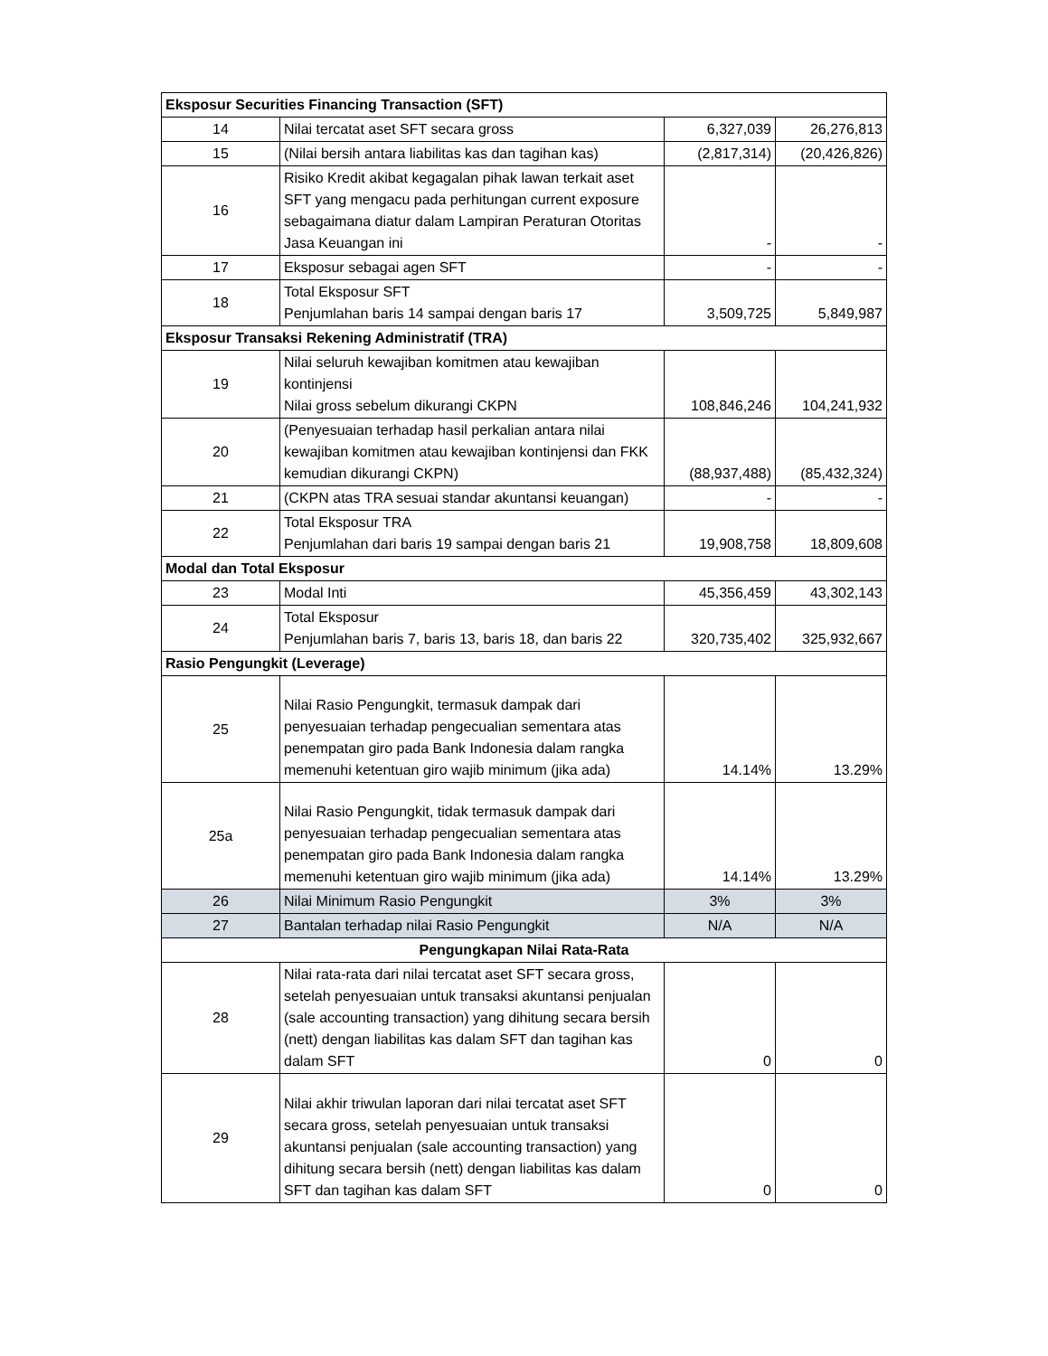| Eksposur Securities Financing Transaction (SFT) | | | |
| 14 | Nilai tercatat aset SFT secara gross | 6,327,039 | 26,276,813 |
| 15 | (Nilai bersih antara liabilitas kas dan tagihan kas) | (2,817,314) | (20,426,826) |
| 16 | Risiko Kredit akibat kegagalan pihak lawan terkait aset SFT yang mengacu pada perhitungan current exposure sebagaimana diatur dalam Lampiran Peraturan Otoritas Jasa Keuangan ini | - | - |
| 17 | Eksposur sebagai agen SFT | - | - |
| 18 | Total Eksposur SFT Penjumlahan baris 14 sampai dengan baris 17 | 3,509,725 | 5,849,987 |
| Eksposur Transaksi Rekening Administratif (TRA) | | | |
| 19 | Nilai seluruh kewajiban komitmen atau kewajiban kontinjensi Nilai gross sebelum dikurangi CKPN | 108,846,246 | 104,241,932 |
| 20 | (Penyesuaian terhadap hasil perkalian antara nilai kewajiban komitmen atau kewajiban kontinjensi dan FKK kemudian dikurangi CKPN) | (88,937,488) | (85,432,324) |
| 21 | (CKPN atas TRA sesuai standar akuntansi keuangan) | - | - |
| 22 | Total Eksposur TRA Penjumlahan dari baris 19 sampai dengan baris 21 | 19,908,758 | 18,809,608 |
| Modal dan Total Eksposur | | | |
| 23 | Modal Inti | 45,356,459 | 43,302,143 |
| 24 | Total Eksposur Penjumlahan baris 7, baris 13, baris 18, dan baris 22 | 320,735,402 | 325,932,667 |
| Rasio Pengungkit (Leverage) | | | |
| 25 | Nilai Rasio Pengungkit, termasuk dampak dari penyesuaian terhadap pengecualian sementara atas penempatan giro pada Bank Indonesia dalam rangka memenuhi ketentuan giro wajib minimum (jika ada) | 14.14% | 13.29% |
| 25a | Nilai Rasio Pengungkit, tidak termasuk dampak dari penyesuaian terhadap pengecualian sementara atas penempatan giro pada Bank Indonesia dalam rangka memenuhi ketentuan giro wajib minimum (jika ada) | 14.14% | 13.29% |
| 26 | Nilai Minimum Rasio Pengungkit | 3% | 3% |
| 27 | Bantalan terhadap nilai Rasio Pengungkit | N/A | N/A |
| Pengungkapan Nilai Rata-Rata | | | |
| 28 | Nilai rata-rata dari nilai tercatat aset SFT secara gross, setelah penyesuaian untuk transaksi akuntansi penjualan (sale accounting transaction) yang dihitung secara bersih (nett) dengan liabilitas kas dalam SFT dan tagihan kas dalam SFT | 0 | 0 |
| 29 | Nilai akhir triwulan laporan dari nilai tercatat aset SFT secara gross, setelah penyesuaian untuk transaksi akuntansi penjualan (sale accounting transaction) yang dihitung secara bersih (nett) dengan liabilitas kas dalam SFT dan tagihan kas dalam SFT | 0 | 0 |